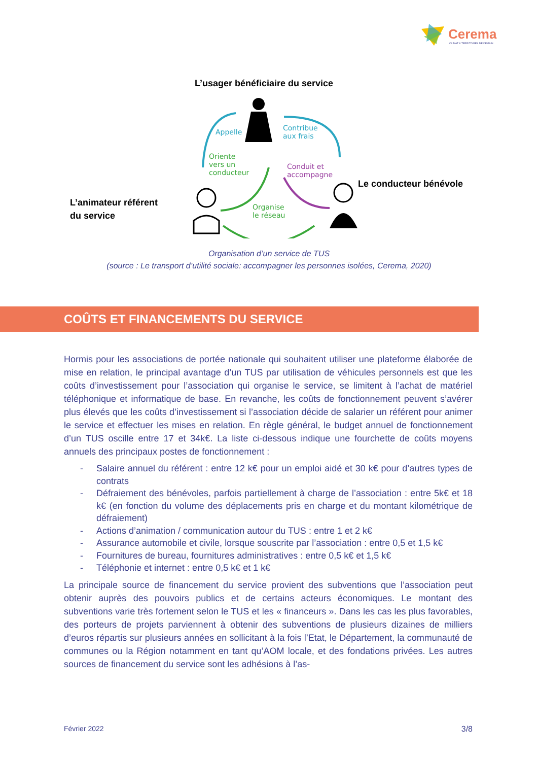Cerema
CLIMAT & TERRITOIRES DE DEMAIN
L’usager bénéficiaire du service
Le conducteur bénévole
L’animateur référent
du service
Appelle Contribue
aux frais
Oriente
vers un
conducteur
Conduit et
accompagne
Organise
le réseau
Organisation d’un service de TUS
(source : Le transport d’utilité sociale: accompagner les personnes isolées, Cerema, 2020)
COÛTS ET FINANCEMENTS DU SERVICE
Hormis pour les associations de portée nationale qui souhaitent utiliser une plateforme élaborée de mise en relation, le principal avantage d’un TUS par utilisation de véhicules personnels est que les coûts d’investissement pour l’association qui organise le service, se limitent à l’achat de matériel téléphonique et informatique de base. En revanche, les coûts de fonctionnement peuvent s’avérer plus élevés que les coûts d’investissement si l’association décide de salarier un référent pour animer le service et effectuer les mises en relation. En règle général, le budget annuel de fonctionnement d’un TUS oscille entre 17 et 34k€. La liste ci-dessous indique une fourchette de coûts moyens annuels des principaux postes de fonctionnement :
- Salaire annuel du référent : entre 12 k€ pour un emploi aidé et 30 k€ pour d’autres types de contrats
- Défraiement des bénévoles, parfois partiellement à charge de l’association : entre 5k€ et 18 k€ (en fonction du volume des déplacements pris en charge et du montant kilométrique de défraiement)
- Actions d’animation / communication autour du TUS : entre 1 et 2 k€
- Assurance automobile et civile, lorsque souscrite par l’association : entre 0,5 et 1,5 k€
- Fournitures de bureau, fournitures administratives : entre 0,5 k€ et 1,5 k€
- Téléphonie et internet : entre 0,5 k€ et 1 k€
La principale source de financement du service provient des subventions que l’association peut obtenir auprès des pouvoirs publics et de certains acteurs économiques. Le montant des subventions varie très fortement selon le TUS et les « financeurs ». Dans les cas les plus favorables, des porteurs de projets parviennent à obtenir des subventions de plusieurs dizaines de milliers d’euros répartis sur plusieurs années en sollicitant à la fois l’Etat, le Département, la communauté de communes ou la Région notamment en tant qu’AOM locale, et des fondations privées. Les autres sources de financement du service sont les adhésions à l’as-
Février 2022 3/8